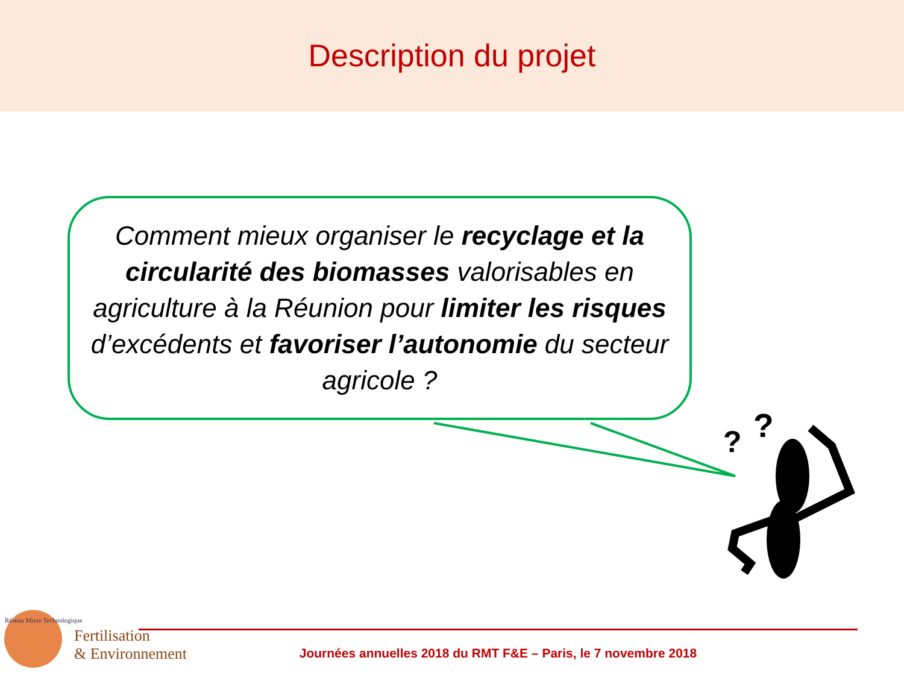Description du projet
?
?
Comment mieux organiser le recyclage et la circularité des biomasses valorisables en agriculture à la Réunion pour limiter les risques d’excédents et favoriser l’autonomie du secteur agricole ?
Réseau Mixte Technologique
Fertilisation
& Environnement
Journées annuelles 2018 du RMT F&E – Paris, le 7 novembre 2018